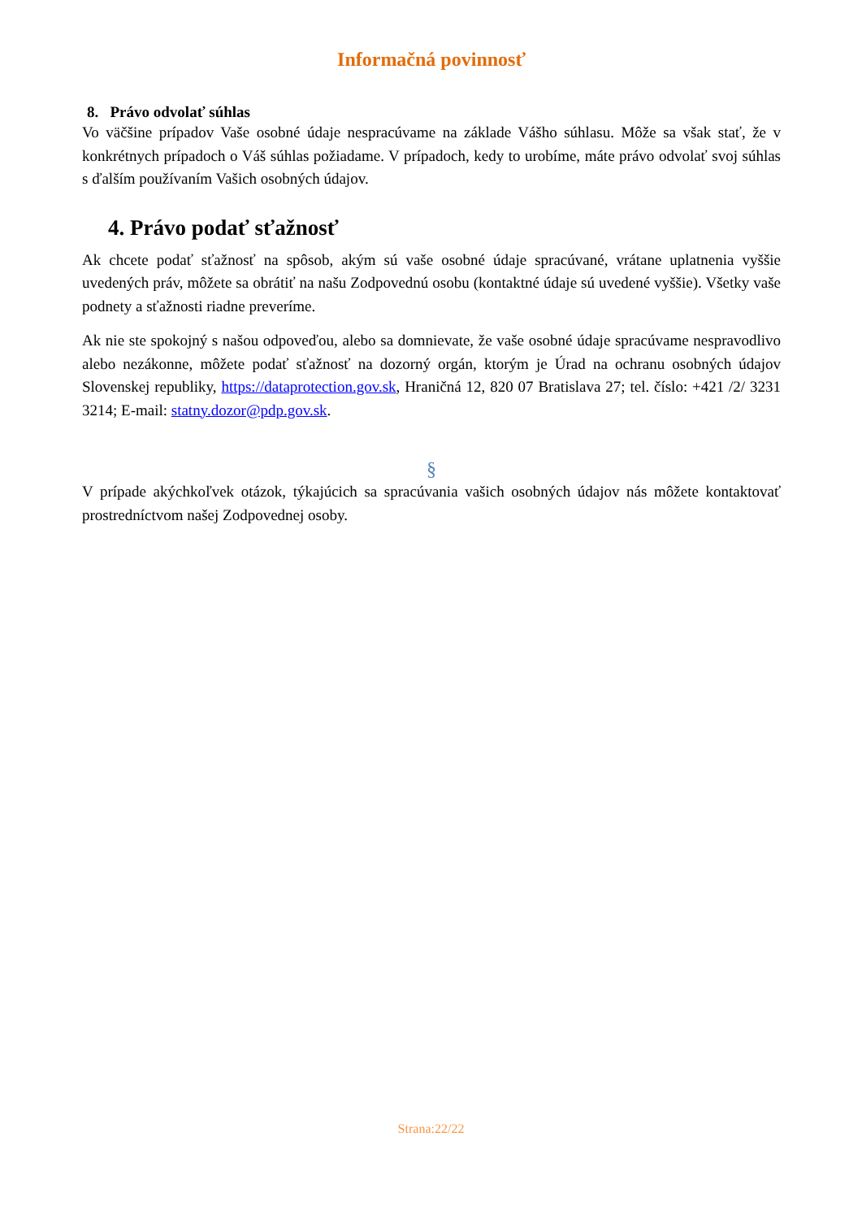Informačná povinnosť
8. Právo odvolať súhlas
Vo väčšine prípadov Vaše osobné údaje nespracúvame na základe Vášho súhlasu. Môže sa však stať, že v konkrétnych prípadoch o Váš súhlas požiadame. V prípadoch, kedy to urobíme, máte právo odvolať svoj súhlas s ďalším používaním Vašich osobných údajov.
4. Právo podať sťažnosť
Ak chcete podať sťažnosť na spôsob, akým sú vaše osobné údaje spracúvané, vrátane uplatnenia vyššie uvedených práv, môžete sa obrátiť na našu Zodpovednú osobu (kontaktné údaje sú uvedené vyššie). Všetky vaše podnety a sťažnosti riadne preveríme.
Ak nie ste spokojný s našou odpoveďou, alebo sa domnievate, že vaše osobné údaje spracúvame nespravodlivo alebo nezákonne, môžete podať sťažnosť na dozorný orgán, ktorým je Úrad na ochranu osobných údajov Slovenskej republiky, https://dataprotection.gov.sk, Hraničná 12, 820 07 Bratislava 27; tel. číslo: +421 /2/ 3231 3214; E-mail: statny.dozor@pdp.gov.sk.
§
V prípade akýchkoľvek otázok, týkajúcich sa spracúvania vašich osobných údajov nás môžete kontaktovať prostredníctvom našej Zodpovednej osoby.
Strana:22/22